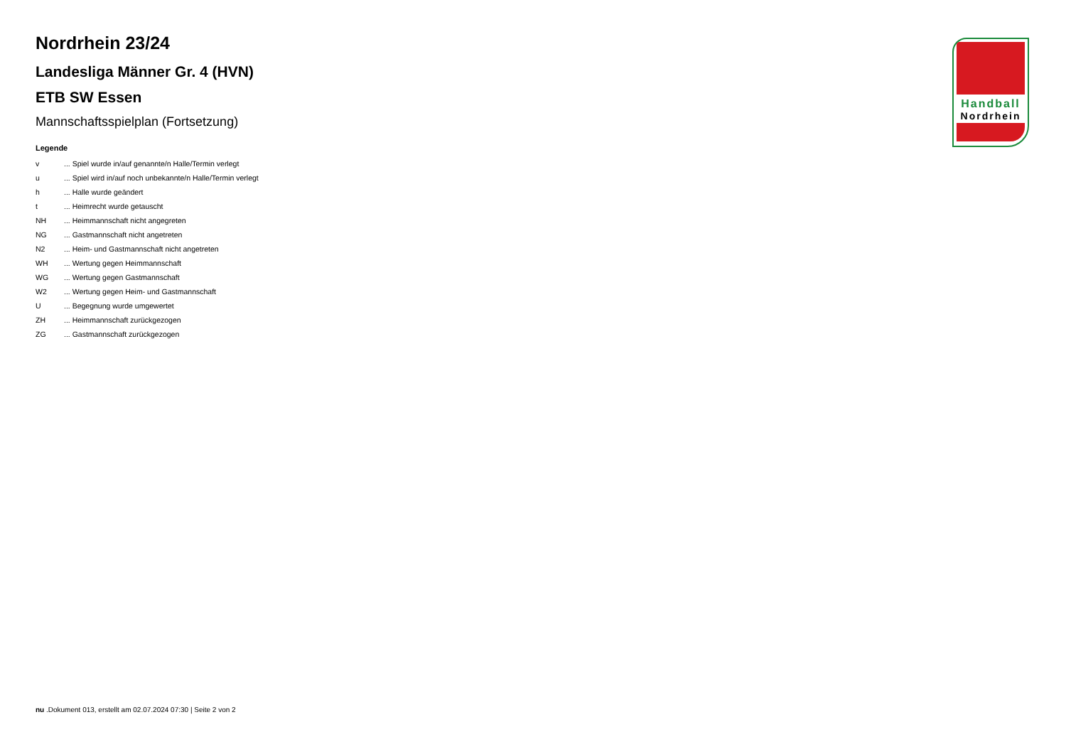Nordrhein 23/24
Landesliga Männer Gr. 4 (HVN)
ETB SW Essen
Mannschaftsspielplan (Fortsetzung)
Legende
| v | ... Spiel wurde in/auf genannte/n Halle/Termin verlegt |
| u | ... Spiel wird in/auf noch unbekannte/n Halle/Termin verlegt |
| h | ... Halle wurde geändert |
| t | ... Heimrecht wurde getauscht |
| NH | ... Heimmannschaft nicht angegreten |
| NG | ... Gastmannschaft nicht angetreten |
| N2 | ... Heim- und Gastmannschaft nicht angetreten |
| WH | ... Wertung gegen Heimmannschaft |
| WG | ... Wertung gegen Gastmannschaft |
| W2 | ... Wertung gegen Heim- und Gastmannschaft |
| U | ... Begegnung wurde umgewertet |
| ZH | ... Heimmannschaft zurückgezogen |
| ZG | ... Gastmannschaft zurückgezogen |
Handball
Nordrhein
nu .Dokument 013, erstellt am 02.07.2024 07:30 | Seite 2 von 2